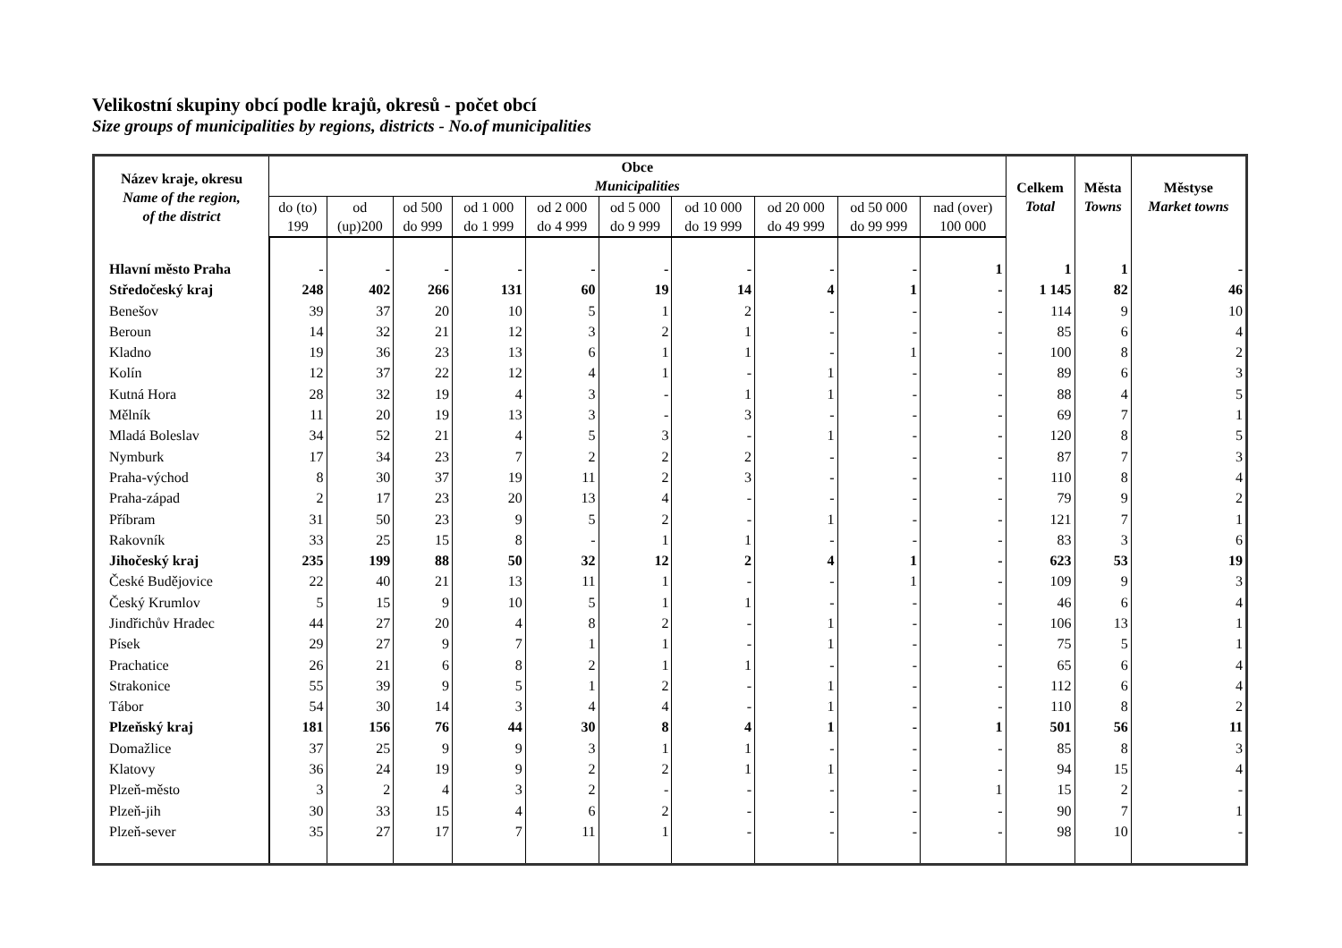Velikostní skupiny obcí podle krajů, okresů - počet obcí
Size groups of municipalities by regions, districts - No.of municipalities
| Název kraje, okresu Name of the region, of the district | Obce Municipalities | | | | | | | | | | Celkem Total | Města Towns | Městyse Market towns |
| --- | --- | --- | --- | --- | --- | --- | --- | --- | --- | --- | --- | --- | --- |
| | do (to) 199 | od (up)200 | od 500 do 999 | od 1 000 do 1 999 | od 2 000 do 4 999 | od 5 000 do 9 999 | od 10 000 do 19 999 | od 20 000 do 49 999 | od 50 000 do 99 999 | nad (over) 100 000 | | | |
| Hlavní město Praha | - | - | - | - | - | - | - | - | - | 1 | 1 | 1 | - |
| Středočeský kraj | 248 | 402 | 266 | 131 | 60 | 19 | 14 | 4 | 1 | - | 1 145 | 82 | 46 |
| Benešov | 39 | 37 | 20 | 10 | 5 | 1 | 2 | - | - | - | 114 | 9 | 10 |
| Beroun | 14 | 32 | 21 | 12 | 3 | 2 | 1 | - | - | - | 85 | 6 | 4 |
| Kladno | 19 | 36 | 23 | 13 | 6 | 1 | 1 | - | 1 | - | 100 | 8 | 2 |
| Kolín | 12 | 37 | 22 | 12 | 4 | 1 | - | 1 | - | - | 89 | 6 | 3 |
| Kutná Hora | 28 | 32 | 19 | 4 | 3 | - | 1 | 1 | - | - | 88 | 4 | 5 |
| Mělník | 11 | 20 | 19 | 13 | 3 | - | 3 | - | - | - | 69 | 7 | 1 |
| Mladá Boleslav | 34 | 52 | 21 | 4 | 5 | 3 | - | 1 | - | - | 120 | 8 | 5 |
| Nymburk | 17 | 34 | 23 | 7 | 2 | 2 | 2 | - | - | - | 87 | 7 | 3 |
| Praha-východ | 8 | 30 | 37 | 19 | 11 | 2 | 3 | - | - | - | 110 | 8 | 4 |
| Praha-západ | 2 | 17 | 23 | 20 | 13 | 4 | - | - | - | - | 79 | 9 | 2 |
| Příbram | 31 | 50 | 23 | 9 | 5 | 2 | - | 1 | - | - | 121 | 7 | 1 |
| Rakovník | 33 | 25 | 15 | 8 | - | 1 | 1 | - | - | - | 83 | 3 | 6 |
| Jihočeský kraj | 235 | 199 | 88 | 50 | 32 | 12 | 2 | 4 | 1 | - | 623 | 53 | 19 |
| České Budějovice | 22 | 40 | 21 | 13 | 11 | 1 | - | - | 1 | - | 109 | 9 | 3 |
| Český Krumlov | 5 | 15 | 9 | 10 | 5 | 1 | 1 | - | - | - | 46 | 6 | 4 |
| Jindřichův Hradec | 44 | 27 | 20 | 4 | 8 | 2 | - | 1 | - | - | 106 | 13 | 1 |
| Písek | 29 | 27 | 9 | 7 | 1 | 1 | - | 1 | - | - | 75 | 5 | 1 |
| Prachatice | 26 | 21 | 6 | 8 | 2 | 1 | 1 | - | - | - | 65 | 6 | 4 |
| Strakonice | 55 | 39 | 9 | 5 | 1 | 2 | - | 1 | - | - | 112 | 6 | 4 |
| Tábor | 54 | 30 | 14 | 3 | 4 | 4 | - | 1 | - | - | 110 | 8 | 2 |
| Plzeňský kraj | 181 | 156 | 76 | 44 | 30 | 8 | 4 | 1 | - | 1 | 501 | 56 | 11 |
| Domažlice | 37 | 25 | 9 | 9 | 3 | 1 | 1 | - | - | - | 85 | 8 | 3 |
| Klatovy | 36 | 24 | 19 | 9 | 2 | 2 | 1 | 1 | - | - | 94 | 15 | 4 |
| Plzeň-město | 3 | 2 | 4 | 3 | 2 | - | - | - | - | 1 | 15 | 2 | - |
| Plzeň-jih | 30 | 33 | 15 | 4 | 6 | 2 | - | - | - | - | 90 | 7 | 1 |
| Plzeň-sever | 35 | 27 | 17 | 7 | 11 | 1 | - | - | - | - | 98 | 10 | - |